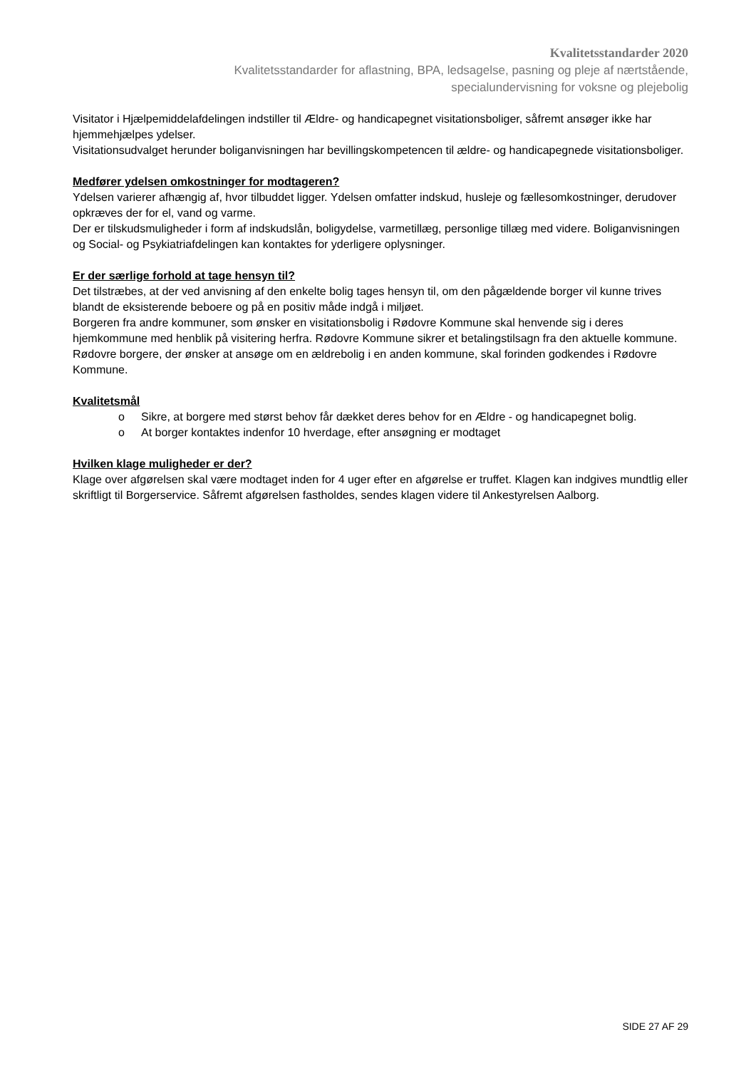Kvalitetsstandarder 2020
Kvalitetsstandarder for aflastning, BPA, ledsagelse, pasning og pleje af nærtstående,
specialundervisning for voksne og plejebolig
Visitator i Hjælpemiddelafdelingen indstiller til Ældre- og handicapegnet visitationsboliger, såfremt ansøger ikke har hjemmehjælpes ydelser.
Visitationsudvalget herunder boliganvisningen har bevillingskompetencen til ældre- og handicapegnede visitationsboliger.
Medfører ydelsen omkostninger for modtageren?
Ydelsen varierer afhængig af, hvor tilbuddet ligger. Ydelsen omfatter indskud, husleje og fællesomkostninger, derudover opkræves der for el, vand og varme.
Der er tilskudsmuligheder i form af indskudslån, boligydelse, varmetillæg, personlige tillæg med videre. Boliganvisningen og Social- og Psykiatriafdelingen kan kontaktes for yderligere oplysninger.
Er der særlige forhold at tage hensyn til?
Det tilstræbes, at der ved anvisning af den enkelte bolig tages hensyn til, om den pågældende borger vil kunne trives blandt de eksisterende beboere og på en positiv måde indgå i miljøet.
Borgeren fra andre kommuner, som ønsker en visitationsbolig i Rødovre Kommune skal henvende sig i deres hjemkommune med henblik på visitering herfra. Rødovre Kommune sikrer et betalingstilsagn fra den aktuelle kommune. Rødovre borgere, der ønsker at ansøge om en ældrebolig i en anden kommune, skal forinden godkendes i Rødovre Kommune.
Kvalitetsmål
o Sikre, at borgere med størst behov får dækket deres behov for en Ældre - og handicapegnet bolig.
o At borger kontaktes indenfor 10 hverdage, efter ansøgning er modtaget
Hvilken klage muligheder er der?
Klage over afgørelsen skal være modtaget inden for 4 uger efter en afgørelse er truffet. Klagen kan indgives mundtlig eller skriftligt til Borgerservice. Såfremt afgørelsen fastholdes, sendes klagen videre til Ankestyrelsen Aalborg.
SIDE 27 AF 29